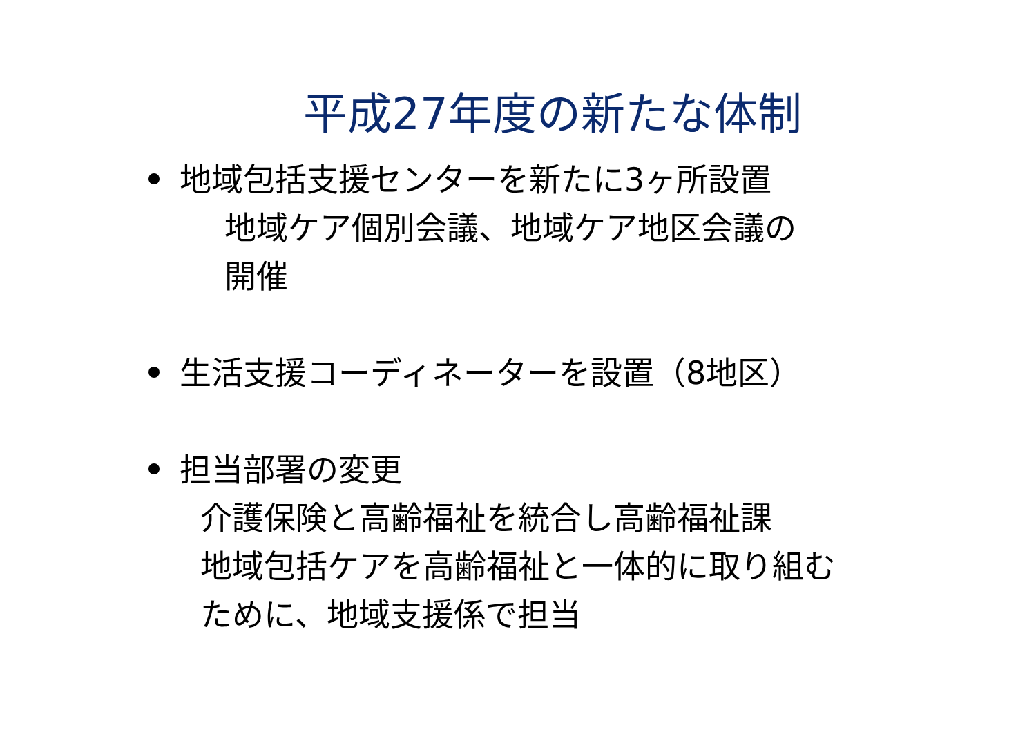平成27年度の新たな体制
地域包括支援センターを新たに3ヶ所設置
地域ケア個別会議、地域ケア地区会議の
開催
生活支援コーディネーターを設置（8地区）
担当部署の変更
介護保険と高齢福祉を統合し高齢福祉課
地域包括ケアを高齢福祉と一体的に取り組む
ために、地域支援係で担当